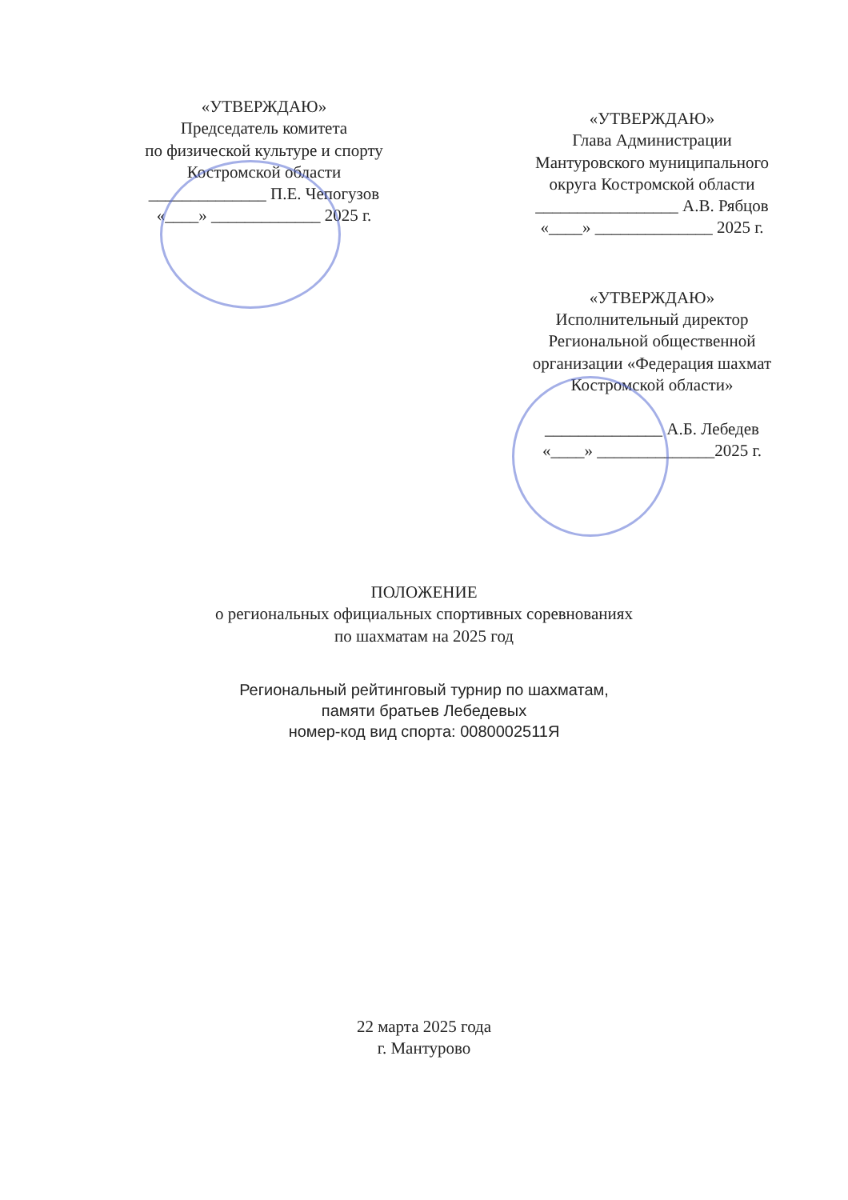«УТВЕРЖДАЮ»
Председатель комитета
по физической культуре и спорту
Костромской области
______________ П.Е. Чепогузов
«____» _____________ 2025 г.
«УТВЕРЖДАЮ»
Глава Администрации
Мантуровского муниципального
округа Костромской области
_________________ А.В. Рябцов
«____» ______________ 2025 г.
«УТВЕРЖДАЮ»
Исполнительный директор
Региональной общественной
организации «Федерация шахмат
Костромской области»
______________ А.Б. Лебедев
«____» ______________2025 г.
ПОЛОЖЕНИЕ
о региональных официальных спортивных соревнованиях
по шахматам на 2025 год
Региональный рейтинговый турнир по шахматам,
памяти братьев Лебедевых
номер-код вид спорта: 0080002511Я
22 марта 2025 года
г. Мантурово